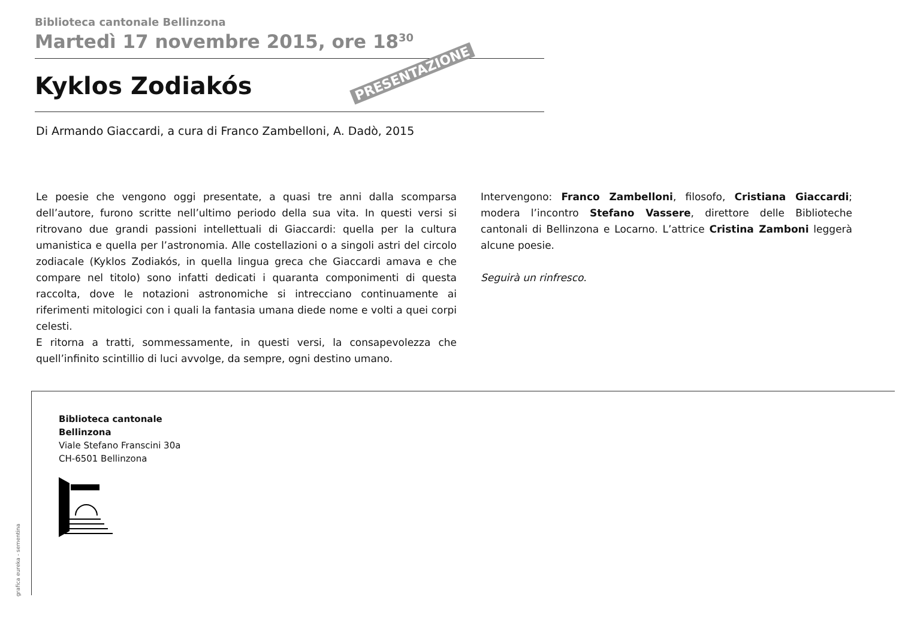Biblioteca cantonale Bellinzona
Martedì 17 novembre 2015, ore 18<sup>30</sup>
Kyklos Zodiakós
Di Armando Giaccardi, a cura di Franco Zambelloni, A. Dadò, 2015
PRESENTAZIONE
Le poesie che vengono oggi presentate, a quasi tre anni dalla scomparsa dell’autore, furono scritte nell’ultimo periodo della sua vita. In questi versi si ritrovano due grandi passioni intellettuali di Giaccardi: quella per la cultura umanistica e quella per l’astronomia. Alle costellazioni o a singoli astri del circolo zodiacale (Kyklos Zodiakós, in quella lingua greca che Giaccardi amava e che compare nel titolo) sono infatti dedicati i quaranta componimenti di questa raccolta, dove le notazioni astronomiche si intrecciano continuamente ai riferimenti mitologici con i quali la fantasia umana diede nome e volti a quei corpi celesti.
E ritorna a tratti, sommessamente, in questi versi, la consapevolezza che quell’infinito scintillio di luci avvolge, da sempre, ogni destino umano.
Intervengono: Franco Zambelloni, filosofo, Cristiana Giaccardi; modera l’incontro Stefano Vassere, direttore delle Biblioteche cantonali di Bellinzona e Locarno. L’attrice Cristina Zamboni leggerà alcune poesie.
Seguirà un rinfresco.
Biblioteca cantonale
Bellinzona
Viale Stefano Franscini 30a
CH-6501 Bellinzona
grafica eureka - sementina